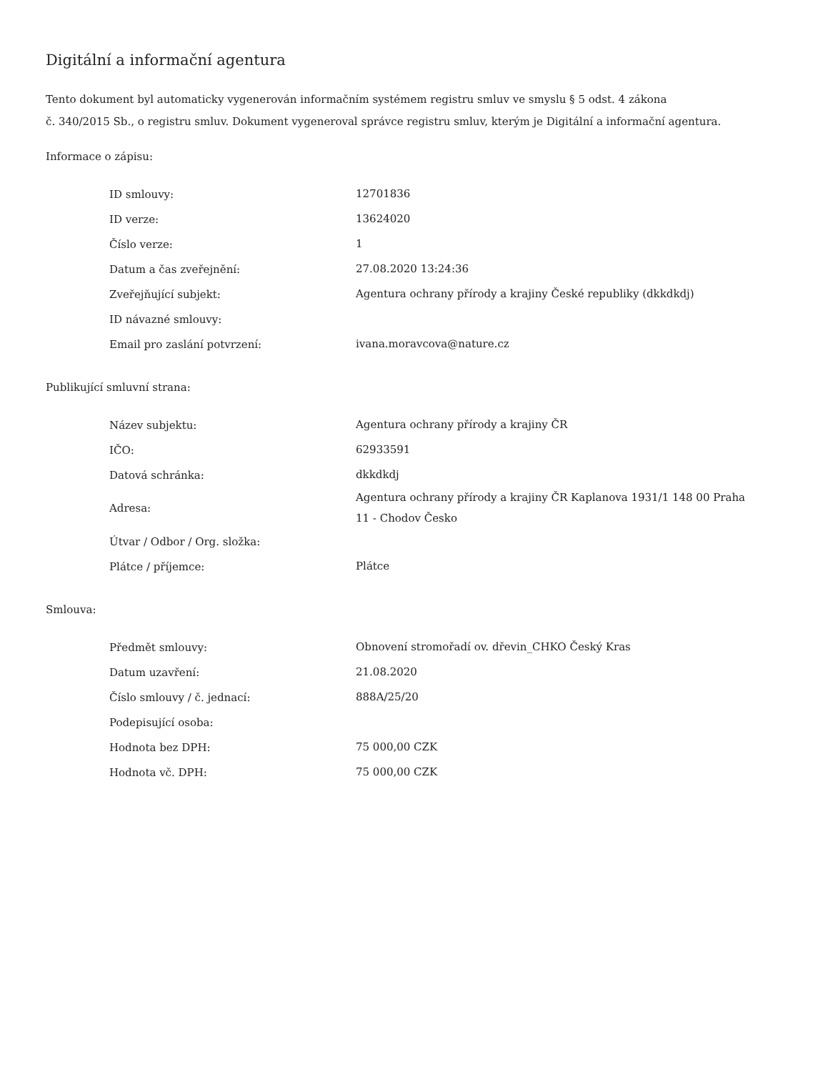Digitální a informační agentura
Tento dokument byl automaticky vygenerován informačním systémem registru smluv ve smyslu § 5 odst. 4 zákona
č. 340/2015 Sb., o registru smluv. Dokument vygeneroval správce registru smluv, kterým je Digitální a informační agentura.
Informace o zápisu:
| ID smlouvy: | 12701836 |
| ID verze: | 13624020 |
| Číslo verze: | 1 |
| Datum a čas zveřejnění: | 27.08.2020 13:24:36 |
| Zveřejňující subjekt: | Agentura ochrany přírody a krajiny České republiky (dkkdkdj) |
| ID návazné smlouvy: | |
| Email pro zaslání potvrzení: | ivana.moravcova@nature.cz |
Publikující smluvní strana:
| Název subjektu: | Agentura ochrany přírody a krajiny ČR |
| IČO: | 62933591 |
| Datová schránka: | dkkdkdj |
| Adresa: | Agentura ochrany přírody a krajiny ČR Kaplanova 1931/1 148 00 Praha 11 - Chodov Česko |
| Útvar / Odbor / Org. složka: | |
| Plátce / příjemce: | Plátce |
Smlouva:
| Předmět smlouvy: | Obnovení stromořadí ov. dřevin_CHKO Český Kras |
| Datum uzavření: | 21.08.2020 |
| Číslo smlouvy / č. jednací: | 888A/25/20 |
| Podepisující osoba: | |
| Hodnota bez DPH: | 75 000,00 CZK |
| Hodnota vč. DPH: | 75 000,00 CZK |